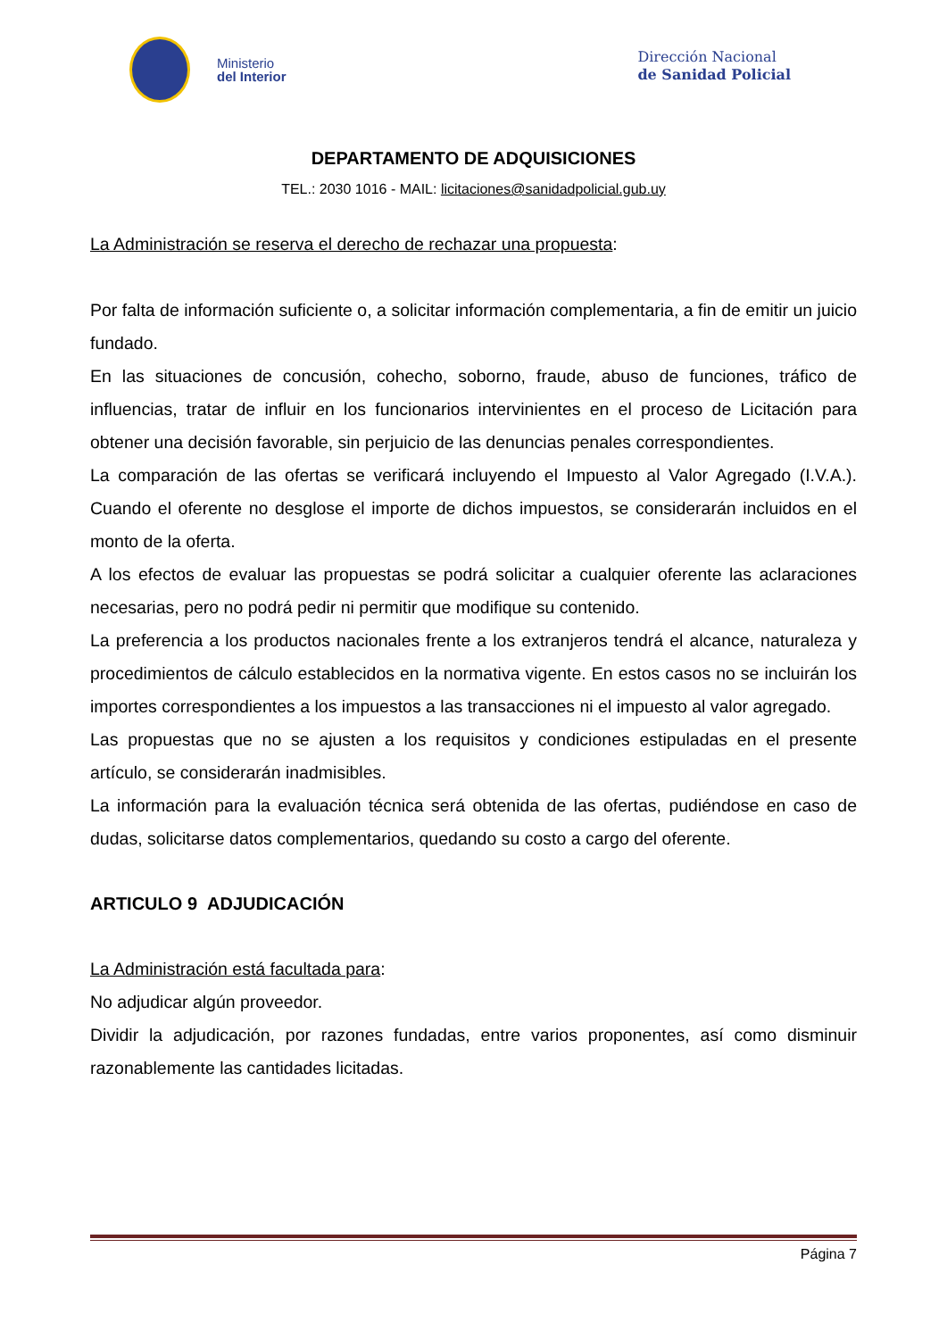Ministerio
del Interior
Dirección Nacional
de Sanidad Policial
DEPARTAMENTO DE ADQUISICIONES
TEL.: 2030 1016 - MAIL: licitaciones@sanidadpolicial.gub.uy
La Administración se reserva el derecho de rechazar una propuesta:
Por falta de información suficiente o, a solicitar información complementaria, a fin de emitir un juicio fundado.
En las situaciones de concusión, cohecho, soborno, fraude, abuso de funciones, tráfico de influencias, tratar de influir en los funcionarios intervinientes en el proceso de Licitación para obtener una decisión favorable, sin perjuicio de las denuncias penales correspondientes.
La comparación de las ofertas se verificará incluyendo el Impuesto al Valor Agregado (I.V.A.). Cuando el oferente no desglose el importe de dichos impuestos, se considerarán incluidos en el monto de la oferta.
A los efectos de evaluar las propuestas se podrá solicitar a cualquier oferente las aclaraciones necesarias, pero no podrá pedir ni permitir que modifique su contenido.
La preferencia a los productos nacionales frente a los extranjeros tendrá el alcance, naturaleza y procedimientos de cálculo establecidos en la normativa vigente. En estos casos no se incluirán los importes correspondientes a los impuestos a las transacciones ni el impuesto al valor agregado.
Las propuestas que no se ajusten a los requisitos y condiciones estipuladas en el presente artículo, se considerarán inadmisibles.
La información para la evaluación técnica será obtenida de las ofertas, pudiéndose en caso de dudas, solicitarse datos complementarios, quedando su costo a cargo del oferente.
ARTICULO 9 ADJUDICACIÓN
La Administración está facultada para:
No adjudicar algún proveedor.
Dividir la adjudicación, por razones fundadas, entre varios proponentes, así como disminuir razonablemente las cantidades licitadas.
Página 7